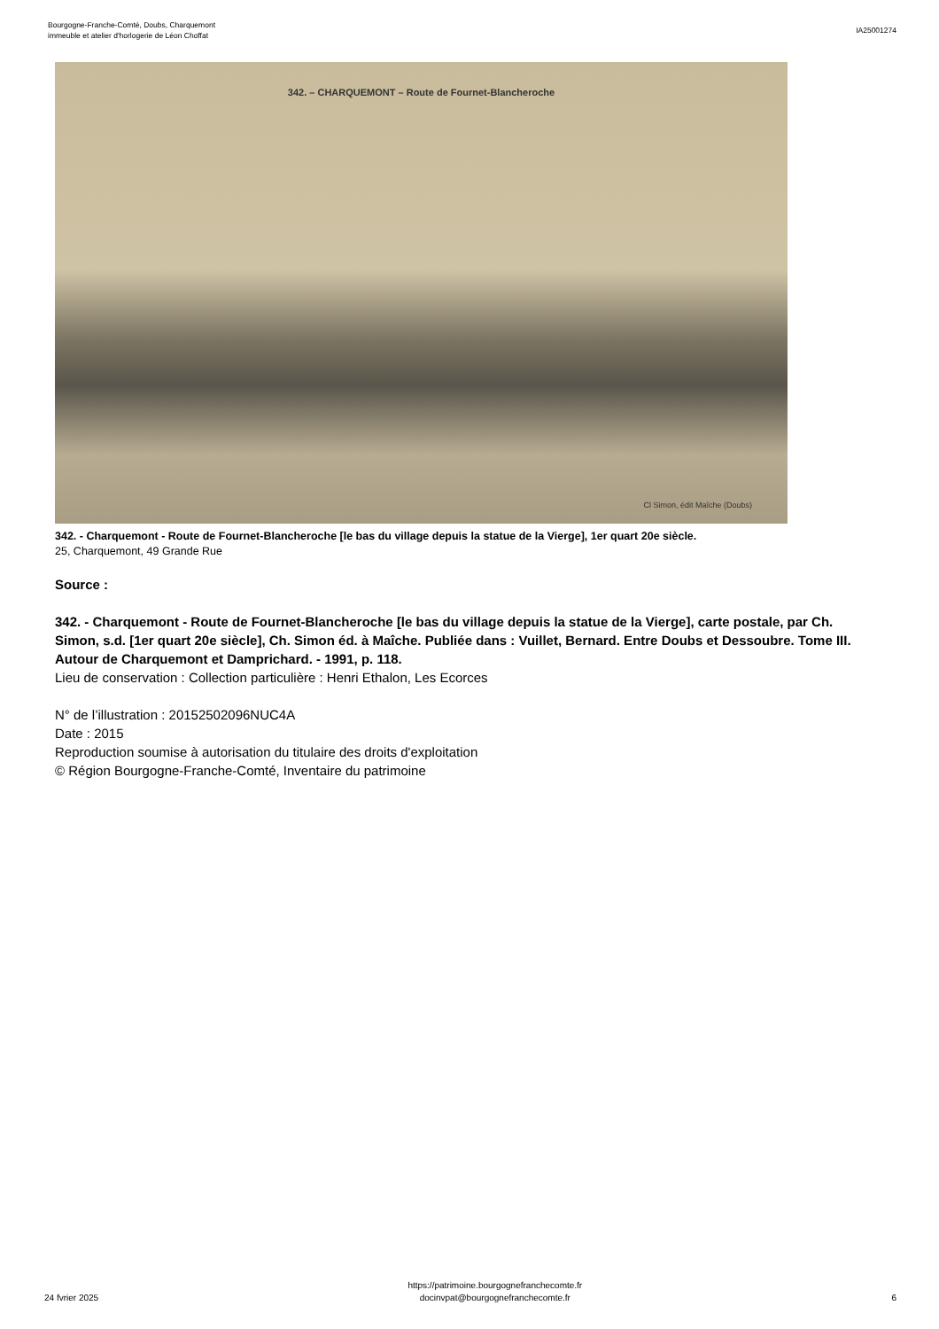Bourgogne-Franche-Comté, Doubs, Charquemont
immeuble et atelier d'horlogerie de Léon Choffat
IA25001274
342. – CHARQUEMONT – Route de Fournet-Blancheroche
Cl Simon, édit Maîche (Doubs)
342. - Charquemont - Route de Fournet-Blancheroche [le bas du village depuis la statue de la Vierge], 1er quart 20e siècle.
25, Charquemont, 49 Grande Rue
Source :
342. - Charquemont - Route de Fournet-Blancheroche [le bas du village depuis la statue de la Vierge], carte postale, par Ch. Simon, s.d. [1er quart 20e siècle], Ch. Simon éd. à Maîche. Publiée dans : Vuillet, Bernard. Entre Doubs et Dessoubre. Tome III. Autour de Charquemont et Damprichard. - 1991, p. 118.
Lieu de conservation : Collection particulière : Henri Ethalon, Les Ecorces
N° de l’illustration : 20152502096NUC4A
Date : 2015
Reproduction soumise à autorisation du titulaire des droits d'exploitation
© Région Bourgogne-Franche-Comté, Inventaire du patrimoine
24 fvrier 2025
https://patrimoine.bourgognefranchecomte.fr
docinvpat@bourgognefranchecomte.fr
6